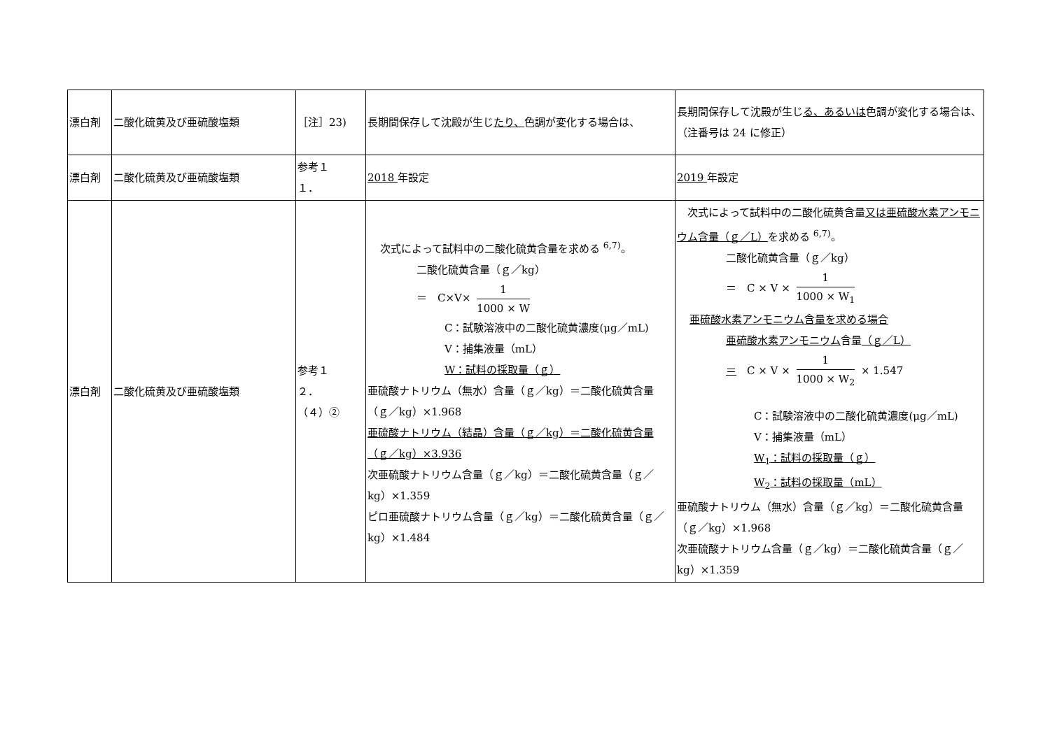| 漂白剤 | 二酸化硫黄及び亜硫酸塩類 | ［注］23) | 長期間保存して沈殿が生じ たり、 色調が変化する場合は、 | 長期間保存して沈殿が生じ る、あるいは 色調が変化する場合は、 （注番号は 24 に修正） |
| 漂白剤 | 二酸化硫黄及び亜硫酸塩類 | 参考１ １． | 2018 年設定 | 2019 年設定 |
| 漂白剤 | 二酸化硫黄及び亜硫酸塩類 | 参考１ ２． （４）② | 次式によって試料中の二酸化硫黄含量を求める <sup>6,7)</sup>。 二酸化硫黄含量（ｇ／kg） ＝ C×V× 1 1000 × W C：試験溶液中の二酸化硫黄濃度(μg／mL) V：捕集液量（mL） W：試料の採取量（ｇ） 亜硫酸ナトリウム（無水）含量（ｇ／kg）＝二酸化硫黄含量（ｇ／kg）×1.968 亜硫酸ナトリウム（結晶）含量（ｇ／kg）＝二酸化硫黄含量（ｇ／kg）×3.936 次亜硫酸ナトリウム含量（ｇ／kg）＝二酸化硫黄含量（ｇ／kg）×1.359 ピロ亜硫酸ナトリウム含量（ｇ／kg）＝二酸化硫黄含量（ｇ／kg）×1.484 | 次式によって試料中の二酸化硫黄含量 又は亜硫酸水素アンモニウム含量（ｇ／L） を求める <sup>6,7)</sup>。 二酸化硫黄含量（ｇ／kg） ＝ C × V × 1 1000 × W<sub>1</sub> 亜硫酸水素アンモニウム含量を求める場合 亜硫酸水素アンモニウム 含量 （ｇ／L） ＝ C × V × 1 1000 × W<sub>2</sub> × 1.547 C：試験溶液中の二酸化硫黄濃度(μg／mL) V：捕集液量（mL） W<sub>1</sub>：試料の採取量（ｇ） W<sub>2</sub>：試料の採取量（mL） 亜硫酸ナトリウム（無水）含量（ｇ／kg）＝二酸化硫黄含量（ｇ／kg）×1.968 次亜硫酸ナトリウム含量（ｇ／kg）＝二酸化硫黄含量（ｇ／kg）×1.359 |